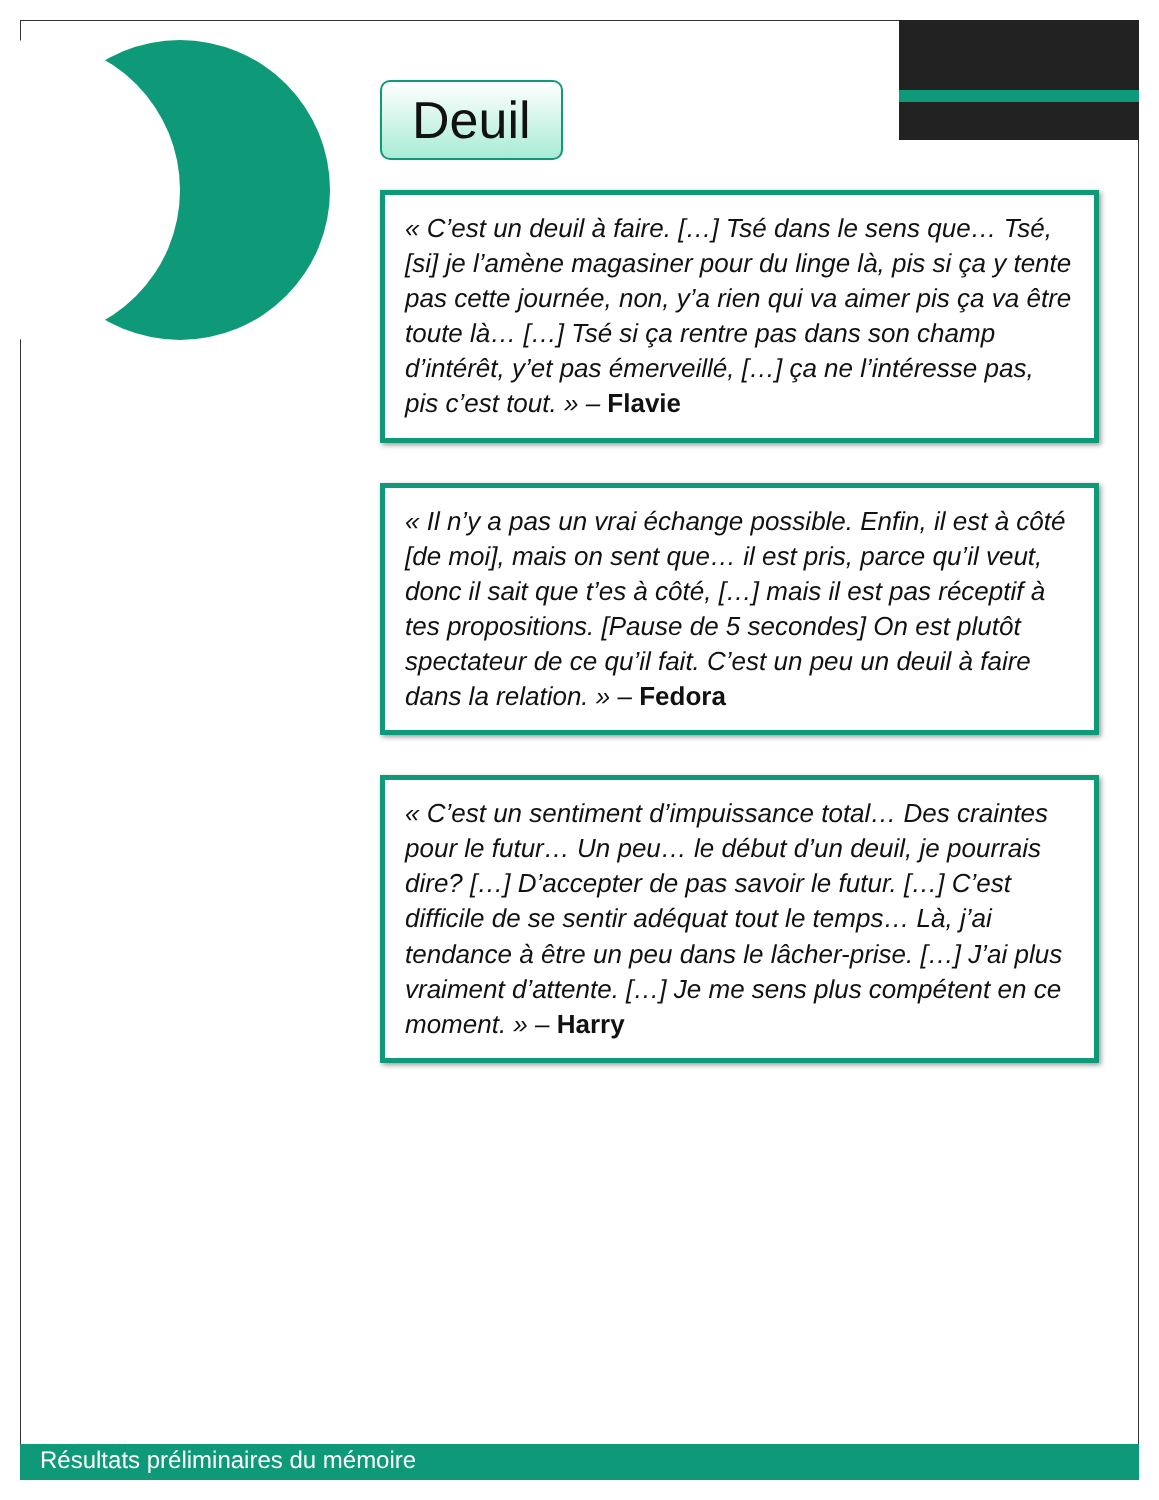Deuil
« C’est un deuil à faire. […] Tsé dans le sens que… Tsé, [si] je l’amène magasiner pour du linge là, pis si ça y tente pas cette journée, non, y’a rien qui va aimer pis ça va être toute là… […] Tsé si ça rentre pas dans son champ d’intérêt, y’et pas émerveillé, […] ça ne l’intéresse pas, pis c’est tout. » – Flavie
« Il n’y a pas un vrai échange possible. Enfin, il est à côté [de moi], mais on sent que… il est pris, parce qu’il veut, donc il sait que t’es à côté, […] mais il est pas réceptif à tes propositions. [Pause de 5 secondes] On est plutôt spectateur de ce qu’il fait. C’est un peu un deuil à faire dans la relation. » – Fedora
« C’est un sentiment d’impuissance total… Des craintes pour le futur… Un peu… le début d’un deuil, je pourrais dire? […] D’accepter de pas savoir le futur. […] C’est difficile de se sentir adéquat tout le temps… Là, j’ai tendance à être un peu dans le lâcher-prise. […] J’ai plus vraiment d’attente. […] Je me sens plus compétent en ce moment. » – Harry
Résultats préliminaires du mémoire